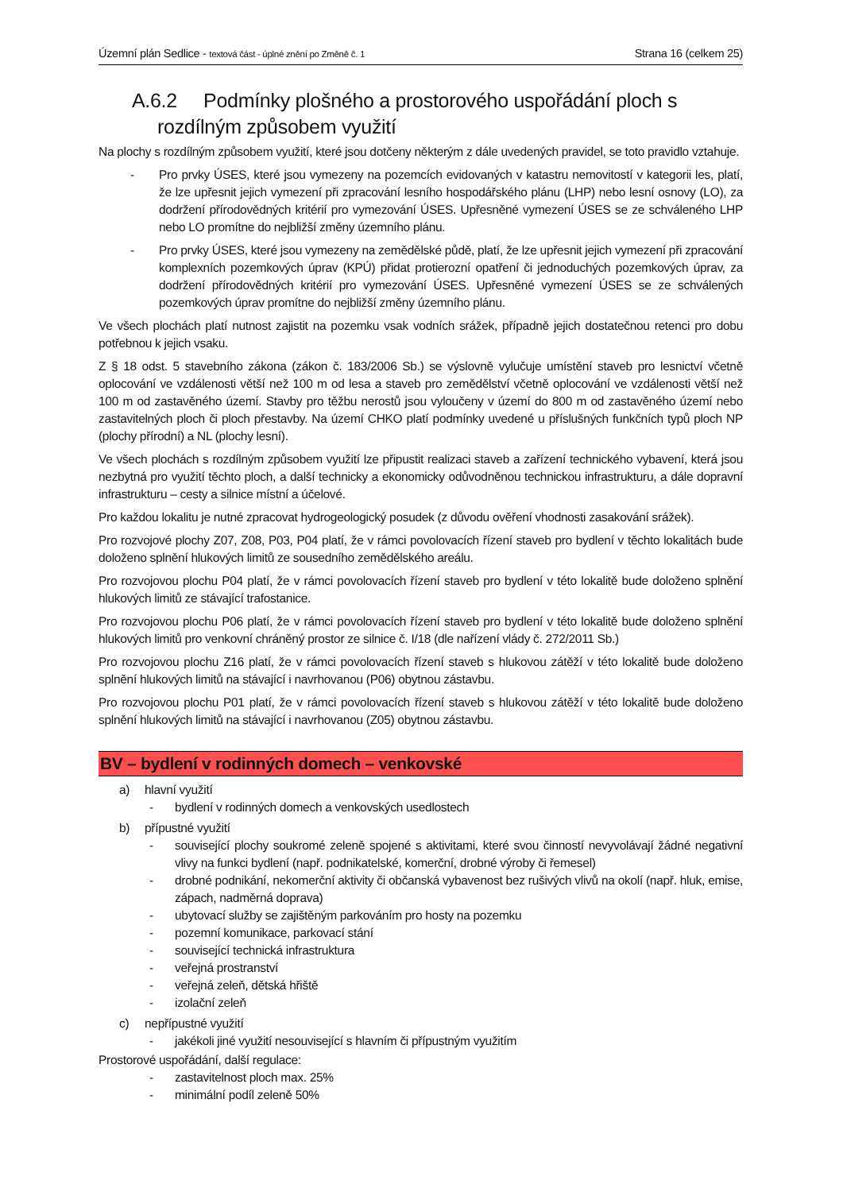Územní plán Sedlice - textová část - úplné znění po Změně č. 1 Strana 16 (celkem 25)
A.6.2 Podmínky plošného a prostorového uspořádání ploch s rozdílným způsobem využití
Na plochy s rozdílným způsobem využití, které jsou dotčeny některým z dále uvedených pravidel, se toto pravidlo vztahuje.
- Pro prvky ÚSES, které jsou vymezeny na pozemcích evidovaných v katastru nemovitostí v kategorii les, platí, že lze upřesnit jejich vymezení při zpracování lesního hospodářského plánu (LHP) nebo lesní osnovy (LO), za dodržení přírodovědných kritérií pro vymezování ÚSES. Upřesněné vymezení ÚSES se ze schváleného LHP nebo LO promítne do nejbližší změny územního plánu.
- Pro prvky ÚSES, které jsou vymezeny na zemědělské půdě, platí, že lze upřesnit jejich vymezení při zpracování komplexních pozemkových úprav (KPÚ) přidat protierozní opatření či jednoduchých pozemkových úprav, za dodržení přírodovědných kritérií pro vymezování ÚSES. Upřesněné vymezení ÚSES se ze schválených pozemkových úprav promítne do nejbližší změny územního plánu.
Ve všech plochách platí nutnost zajistit na pozemku vsak vodních srážek, případně jejich dostatečnou retenci pro dobu potřebnou k jejich vsaku.
Z § 18 odst. 5 stavebního zákona (zákon č. 183/2006 Sb.) se výslovně vylučuje umístění staveb pro lesnictví včetně oplocování ve vzdálenosti větší než 100 m od lesa a staveb pro zemědělství včetně oplocování ve vzdálenosti větší než 100 m od zastavěného území. Stavby pro těžbu nerostů jsou vyloučeny v území do 800 m od zastavěného území nebo zastavitelných ploch či ploch přestavby. Na území CHKO platí podmínky uvedené u příslušných funkčních typů ploch NP (plochy přírodní) a NL (plochy lesní).
Ve všech plochách s rozdílným způsobem využití lze připustit realizaci staveb a zařízení technického vybavení, která jsou nezbytná pro využití těchto ploch, a další technicky a ekonomicky odůvodněnou technickou infrastrukturu, a dále dopravní infrastrukturu – cesty a silnice místní a účelové.
Pro každou lokalitu je nutné zpracovat hydrogeologický posudek (z důvodu ověření vhodnosti zasakování srážek).
Pro rozvojové plochy Z07, Z08, P03, P04 platí, že v rámci povolovacích řízení staveb pro bydlení v těchto lokalitách bude doloženo splnění hlukových limitů ze sousedního zemědělského areálu.
Pro rozvojovou plochu P04 platí, že v rámci povolovacích řízení staveb pro bydlení v této lokalitě bude doloženo splnění hlukových limitů ze stávající trafostanice.
Pro rozvojovou plochu P06 platí, že v rámci povolovacích řízení staveb pro bydlení v této lokalitě bude doloženo splnění hlukových limitů pro venkovní chráněný prostor ze silnice č. I/18 (dle nařízení vlády č. 272/2011 Sb.)
Pro rozvojovou plochu Z16 platí, že v rámci povolovacích řízení staveb s hlukovou zátěží v této lokalitě bude doloženo splnění hlukových limitů na stávající i navrhovanou (P06) obytnou zástavbu.
Pro rozvojovou plochu P01 platí, že v rámci povolovacích řízení staveb s hlukovou zátěží v této lokalitě bude doloženo splnění hlukových limitů na stávající i navrhovanou (Z05) obytnou zástavbu.
BV – bydlení v rodinných domech – venkovské
a) hlavní využití
- bydlení v rodinných domech a venkovských usedlostech
b) přípustné využití
- související plochy soukromé zeleně spojené s aktivitami, které svou činností nevyvolávají žádné negativní vlivy na funkci bydlení (např. podnikatelské, komerční, drobné výroby či řemesel)
- drobné podnikání, nekomerční aktivity či občanská vybavenost bez rušivých vlivů na okolí (např. hluk, emise, zápach, nadměrná doprava)
- ubytovací služby se zajištěným parkováním pro hosty na pozemku
- pozemní komunikace, parkovací stání
- související technická infrastruktura
- veřejná prostranství
- veřejná zeleň, dětská hřiště
- izolační zeleň
c) nepřípustné využití
- jakékoli jiné využití nesouvisející s hlavním či přípustným využitím
Prostorové uspořádání, další regulace:
- zastavitelnost ploch max. 25%
- minimální podíl zeleně 50%